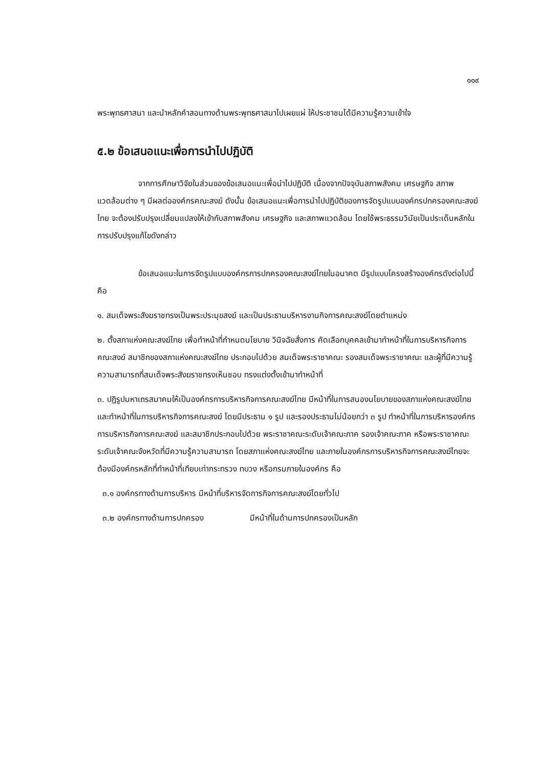๑๑๙
พระพุทธศาสนา และนำหลักคำสอนทางด้านพระพุทธศาสนาไปเผยแผ่ ให้ประชาชนได้มีความรู้ความเข้าใจ
๕.๒ ข้อเสนอแนะเพื่อการนำไปปฏิบัติ
จากการศึกษาวิจัยในส่วนของข้อเสนอแนะเพื่อนำไปปฏิบัติ เนื่องจากปัจจุบันสภาพสังคม เศรษฐกิจ สภาพแวดล้อมต่าง ๆ มีผลต่อองค์กรคณะสงฆ์ ดังนั้น ข้อเสนอแนะเพื่อการนำไปปฏิบัติของการจัดรูปแบบองค์กรปกครองคณะสงฆ์ไทย จะต้องปรับปรุงเปลี่ยนแปลงให้เข้ากับสภาพสังคม เศรษฐกิจ และสภาพแวดล้อม โดยใช้พระธรรมวินัยเป็นประเด็นหลักในการปรับปรุงแก้ไขดังกล่าว
ข้อเสนอแนะในการจัดรูปแบบองค์กรการปกครองคณะสงฆ์ไทยในอนาคต มีรูปแบบโครงสร้างองค์กรดังต่อไปนี้ คือ
๑. สมเด็จพระสังฆราชทรงเป็นพระประมุขสงฆ์ และเป็นประธานบริหารงานกิจการคณะสงฆ์โดยตำแหน่ง
๒. ตั้งสภาแห่งคณะสงฆ์ไทย เพื่อทำหน้าที่กำหนดนโยบาย วินิจฉัยสั่งการ คัดเลือกบุคคลเข้ามาทำหน้าที่ในการบริหารกิจการคณะสงฆ์ สมาชิกของสภาแห่งคณะสงฆ์ไทย ประกอบไปด้วย สมเด็จพระราชาคณะ รองสมเด็จพระราชาคณะ และผู้ที่มีความรู้ความสามารถที่สมเด็จพระสังฆราชทรงเห็นชอบ ทรงแต่งตั้งเข้ามาทำหน้าที่
๓. ปฏิรูปมหาเถรสมาคมให้เป็นองค์กรการบริหารกิจการคณะสงฆ์ไทย มีหน้าที่ในการสนองนโยบายของสภาแห่งคณะสงฆ์ไทย และทำหน้าที่ในการบริหารกิจการคณะสงฆ์ โดยมีประธาน ๑ รูป และรองประธานไม่น้อยกว่า ๓ รูป ทำหน้าที่ในการบริหารองค์กรการบริหารกิจการคณะสงฆ์ และสมาชิกประกอบไปด้วย พระราชาคณะระดับเจ้าคณะภาค รองเจ้าคณะภาค หรือพระราชาคณะระดับเจ้าคณะจังหวัดที่มีความรู้ความสามารถ โดยสภาแห่งคณะสงฆ์ไทย และภายในองค์กรการบริหารกิจการคณะสงฆ์ไทยจะต้องมีองค์กรหลักที่ทำหน้าที่เทียบเท่ากระทรวง ทบวง หรือกรมภายในองค์กร คือ
๓.๑ องค์กรทางด้านการบริหาร มีหน้าที่บริหารจัดการกิจการคณะสงฆ์โดยทั่วไป
๓.๒ องค์กรทางด้านการปกครอง มีหน้าที่ในด้านการปกครองเป็นหลัก